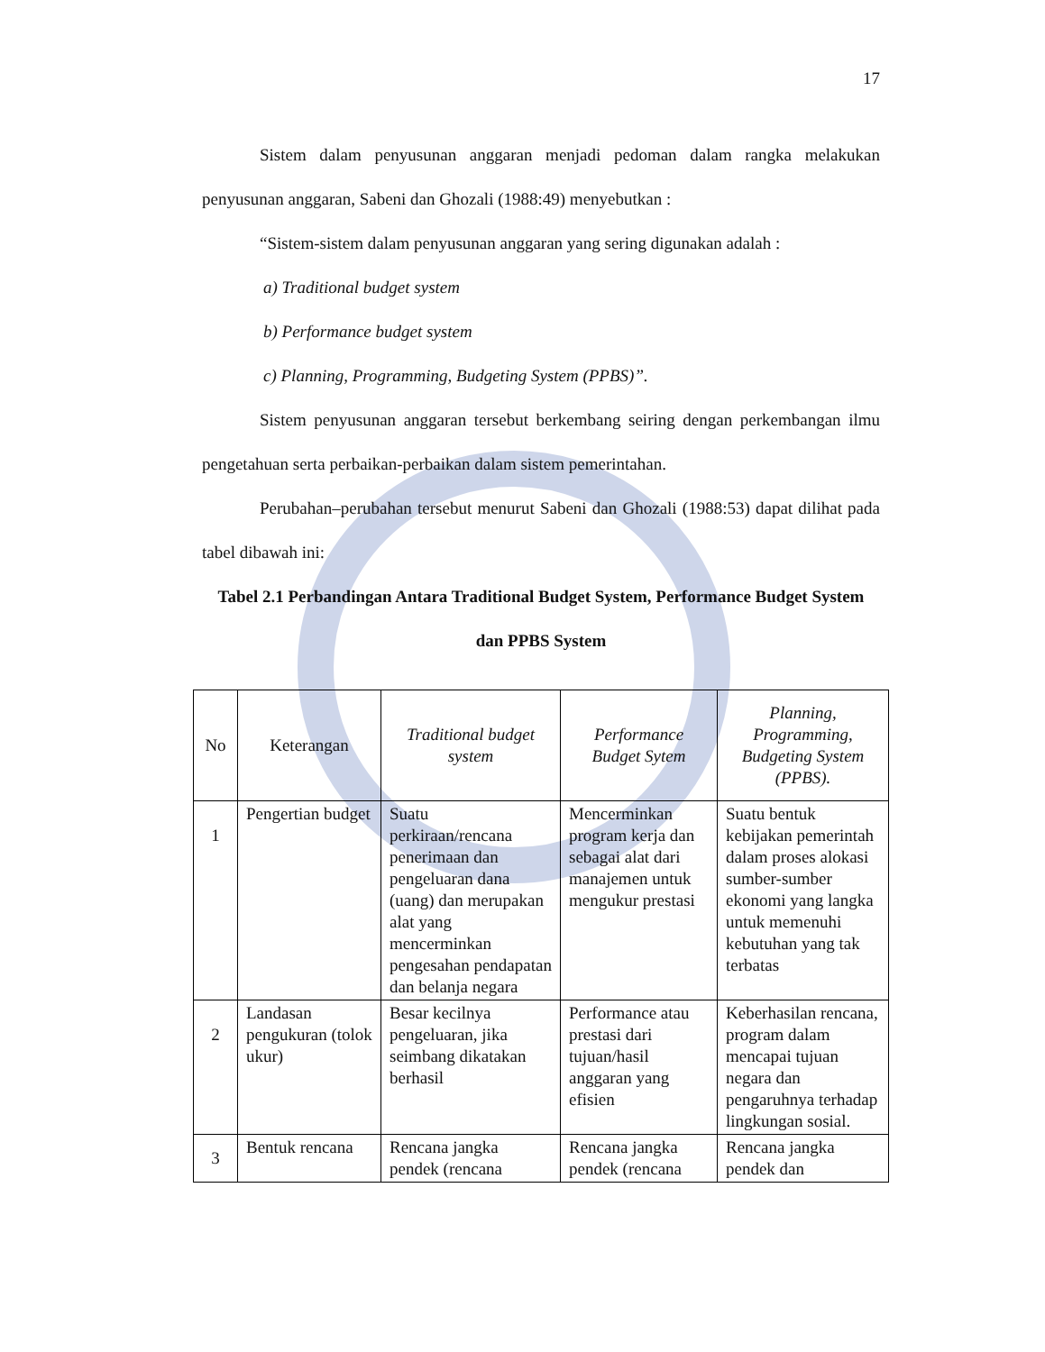17
Sistem dalam penyusunan anggaran menjadi pedoman dalam rangka melakukan penyusunan anggaran, Sabeni dan Ghozali (1988:49) menyebutkan :
“Sistem-sistem dalam penyusunan anggaran yang sering digunakan adalah :
a) Traditional budget system
b) Performance budget system
c) Planning, Programming, Budgeting System (PPBS)”.
Sistem penyusunan anggaran tersebut berkembang seiring dengan perkembangan ilmu pengetahuan serta perbaikan-perbaikan dalam sistem pemerintahan.
Perubahan–perubahan tersebut menurut Sabeni dan Ghozali (1988:53) dapat dilihat pada tabel dibawah ini:
Tabel 2.1 Perbandingan Antara Traditional Budget System, Performance Budget System dan PPBS System
| No | Keterangan | Traditional budget system | Performance Budget Sytem | Planning, Programming, Budgeting System (PPBS). |
| --- | --- | --- | --- | --- |
| 1 | Pengertian budget | Suatu perkiraan/rencana penerimaan dan pengeluaran dana (uang) dan merupakan alat yang mencerminkan pengesahan pendapatan dan belanja negara | Mencerminkan program kerja dan sebagai alat dari manajemen untuk mengukur prestasi | Suatu bentuk kebijakan pemerintah dalam proses alokasi sumber-sumber ekonomi yang langka untuk memenuhi kebutuhan yang tak terbatas |
| 2 | Landasan pengukuran (tolok ukur) | Besar kecilnya pengeluaran, jika seimbang dikatakan berhasil | Performance atau prestasi dari tujuan/hasil anggaran yang efisien | Keberhasilan rencana, program dalam mencapai tujuan negara dan pengaruhnya terhadap lingkungan sosial. |
| 3 | Bentuk rencana | Rencana jangka pendek (rencana | Rencana jangka pendek (rencana | Rencana jangka pendek dan |